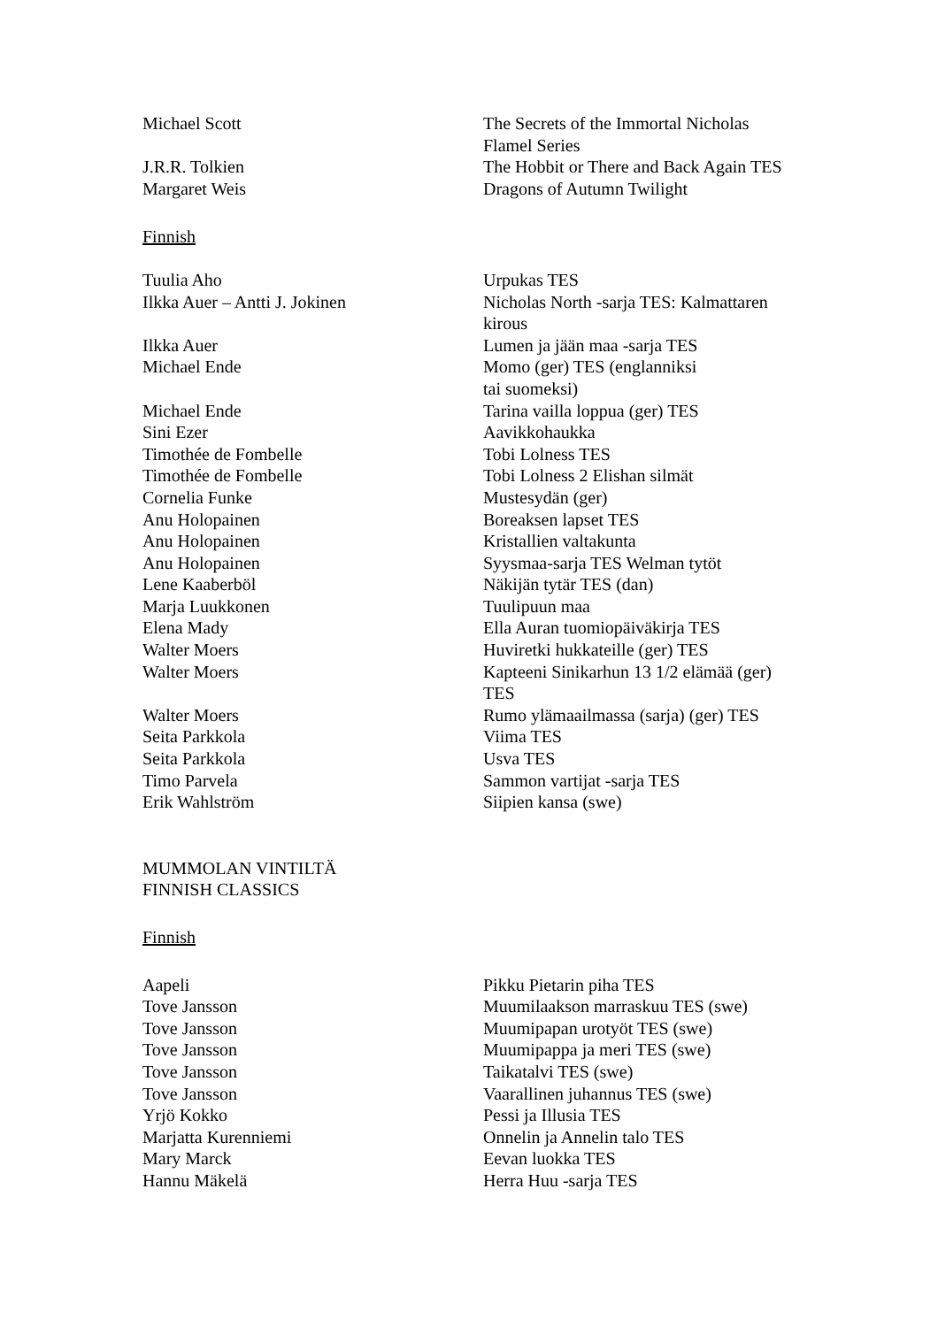Michael Scott The Secrets of the Immortal Nicholas Flamel Series
J.R.R. Tolkien The Hobbit or There and Back Again TES
Margaret Weis Dragons of Autumn Twilight
Finnish
Tuulia Aho Urpukas TES
Ilkka Auer – Antti J. Jokinen Nicholas North -sarja TES: Kalmattaren kirous
Ilkka Auer Lumen ja jään maa -sarja TES
Michael Ende Momo (ger) TES (englanniksi
tai suomeksi)
Michael Ende Tarina vailla loppua (ger) TES
Sini Ezer Aavikkohaukka
Timothée de Fombelle Tobi Lolness TES
Timothée de Fombelle Tobi Lolness 2 Elishan silmät
Cornelia Funke Mustesydän (ger)
Anu Holopainen Boreaksen lapset TES
Anu Holopainen Kristallien valtakunta
Anu Holopainen Syysmaa-sarja TES Welman tytöt
Lene Kaaberböl Näkijän tytär TES (dan)
Marja Luukkonen Tuulipuun maa
Elena Mady Ella Auran tuomiopäiväkirja TES
Walter Moers Huviretki hukkateille (ger) TES
Walter Moers Kapteeni Sinikarhun 13 1/2 elämää (ger) TES
Walter Moers Rumo ylämaailmassa (sarja) (ger) TES
Seita Parkkola Viima TES
Seita Parkkola Usva TES
Timo Parvela Sammon vartijat -sarja TES
Erik Wahlström Siipien kansa (swe)
MUMMOLAN VINTILTÄ
FINNISH CLASSICS
Finnish
Aapeli Pikku Pietarin piha TES
Tove Jansson Muumilaakson marraskuu TES (swe)
Tove Jansson Muumipapan urotyöt TES (swe)
Tove Jansson Muumipappa ja meri TES (swe)
Tove Jansson Taikatalvi TES (swe)
Tove Jansson Vaarallinen juhannus TES (swe)
Yrjö Kokko Pessi ja Illusia TES
Marjatta Kurenniemi Onnelin ja Annelin talo TES
Mary Marck Eevan luokka TES
Hannu Mäkelä Herra Huu -sarja TES